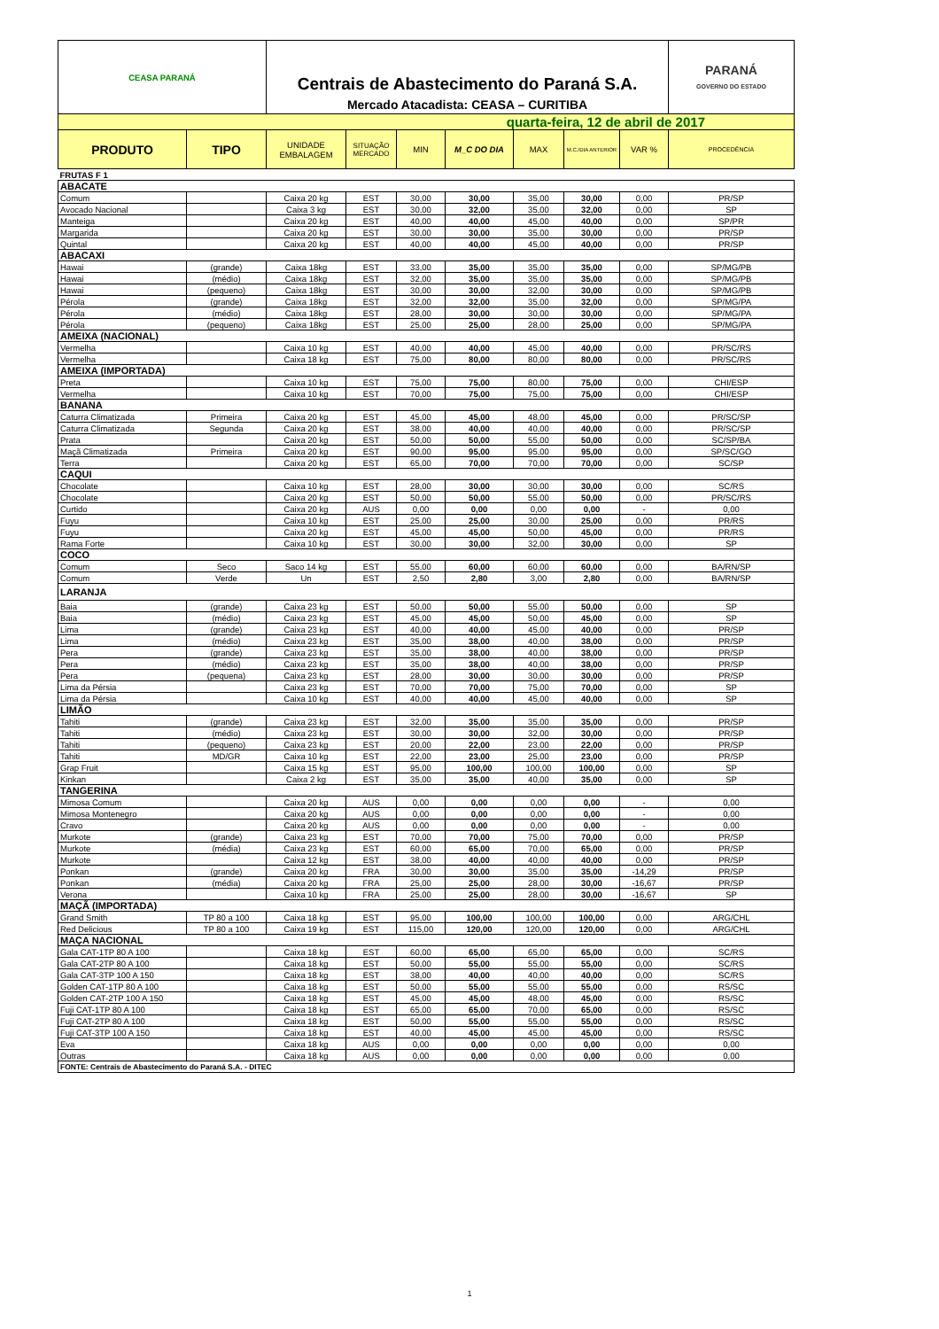| CEASA PARANÁ | | Centrais de Abastecimento do Paraná S.A. Mercado Atacadista: CEASA – CURITIBA | | | | | | | PARANÁ GOVERNO DO ESTADO |
| quarta-feira, 12 de abril de 2017 | | | | | | | | | |
| PRODUTO | TIPO | UNIDADE EMBALAGEM | SITUAÇÃO MERCADO | MIN | M_C DO DIA | MAX | M.C./DIA ANTERIOR | VAR % | PROCEDÊNCIA |
| FRUTAS F 1 | | | | | | | | | |
| ABACATE | | | | | | | | | |
| Comum | | Caixa 20 kg | EST | 30,00 | 30,00 | 35,00 | 30,00 | 0,00 | PR/SP |
| Avocado Nacional | | Caixa 3 kg | EST | 30,00 | 32,00 | 35,00 | 32,00 | 0,00 | SP |
| Manteiga | | Caixa 20 kg | EST | 40,00 | 40,00 | 45,00 | 40,00 | 0,00 | SP/PR |
| Margarida | | Caixa 20 kg | EST | 30,00 | 30,00 | 35,00 | 30,00 | 0,00 | PR/SP |
| Quintal | | Caixa 20 kg | EST | 40,00 | 40,00 | 45,00 | 40,00 | 0,00 | PR/SP |
| ABACAXI | | | | | | | | | |
| Hawai | (grande) | Caixa 18kg | EST | 33,00 | 35,00 | 35,00 | 35,00 | 0,00 | SP/MG/PB |
| Hawai | (médio) | Caixa 18kg | EST | 32,00 | 35,00 | 35,00 | 35,00 | 0,00 | SP/MG/PB |
| Hawai | (pequeno) | Caixa 18kg | EST | 30,00 | 30,00 | 32,00 | 30,00 | 0,00 | SP/MG/PB |
| Pérola | (grande) | Caixa 18kg | EST | 32,00 | 32,00 | 35,00 | 32,00 | 0,00 | SP/MG/PA |
| Pérola | (médio) | Caixa 18kg | EST | 28,00 | 30,00 | 30,00 | 30,00 | 0,00 | SP/MG/PA |
| Pérola | (pequeno) | Caixa 18kg | EST | 25,00 | 25,00 | 28,00 | 25,00 | 0,00 | SP/MG/PA |
| AMEIXA (NACIONAL) | | | | | | | | | |
| Vermelha | | Caixa 10 kg | EST | 40,00 | 40,00 | 45,00 | 40,00 | 0,00 | PR/SC/RS |
| Vermelha | | Caixa 18 kg | EST | 75,00 | 80,00 | 80,00 | 80,00 | 0,00 | PR/SC/RS |
| AMEIXA (IMPORTADA) | | | | | | | | | |
| Preta | | Caixa 10 kg | EST | 75,00 | 75,00 | 80,00 | 75,00 | 0,00 | CHI/ESP |
| Vermelha | | Caixa 10 kg | EST | 70,00 | 75,00 | 75,00 | 75,00 | 0,00 | CHI/ESP |
| BANANA | | | | | | | | | |
| Caturra Climatizada | Primeira | Caixa 20 kg | EST | 45,00 | 45,00 | 48,00 | 45,00 | 0,00 | PR/SC/SP |
| Caturra Climatizada | Segunda | Caixa 20 kg | EST | 38,00 | 40,00 | 40,00 | 40,00 | 0,00 | PR/SC/SP |
| Prata | | Caixa 20 kg | EST | 50,00 | 50,00 | 55,00 | 50,00 | 0,00 | SC/SP/BA |
| Maçã Climatizada | Primeira | Caixa 20 kg | EST | 90,00 | 95,00 | 95,00 | 95,00 | 0,00 | SP/SC/GO |
| Terra | | Caixa 20 kg | EST | 65,00 | 70,00 | 70,00 | 70,00 | 0,00 | SC/SP |
| CAQUI | | | | | | | | | |
| Chocolate | | Caixa 10 kg | EST | 28,00 | 30,00 | 30,00 | 30,00 | 0,00 | SC/RS |
| Chocolate | | Caixa 20 kg | EST | 50,00 | 50,00 | 55,00 | 50,00 | 0,00 | PR/SC/RS |
| Curtido | | Caixa 20 kg | AUS | 0,00 | 0,00 | 0,00 | 0,00 | - | 0,00 |
| Fuyu | | Caixa 10 kg | EST | 25,00 | 25,00 | 30,00 | 25,00 | 0,00 | PR/RS |
| Fuyu | | Caixa 20 kg | EST | 45,00 | 45,00 | 50,00 | 45,00 | 0,00 | PR/RS |
| Rama Forte | | Caixa 10 kg | EST | 30,00 | 30,00 | 32,00 | 30,00 | 0,00 | SP |
| COCO | | | | | | | | | |
| Comum | Seco | Saco 14 kg | EST | 55,00 | 60,00 | 60,00 | 60,00 | 0,00 | BA/RN/SP |
| Comum | Verde | Un | EST | 2,50 | 2,80 | 3,00 | 2,80 | 0,00 | BA/RN/SP |
| LARANJA | | | | | | | | | |
| Baia | (grande) | Caixa 23 kg | EST | 50,00 | 50,00 | 55,00 | 50,00 | 0,00 | SP |
| Baia | (médio) | Caixa 23 kg | EST | 45,00 | 45,00 | 50,00 | 45,00 | 0,00 | SP |
| Lima | (grande) | Caixa 23 kg | EST | 40,00 | 40,00 | 45,00 | 40,00 | 0,00 | PR/SP |
| Lima | (médio) | Caixa 23 kg | EST | 35,00 | 38,00 | 40,00 | 38,00 | 0,00 | PR/SP |
| Pera | (grande) | Caixa 23 kg | EST | 35,00 | 38,00 | 40,00 | 38,00 | 0,00 | PR/SP |
| Pera | (médio) | Caixa 23 kg | EST | 35,00 | 38,00 | 40,00 | 38,00 | 0,00 | PR/SP |
| Pera | (pequena) | Caixa 23 kg | EST | 28,00 | 30,00 | 30,00 | 30,00 | 0,00 | PR/SP |
| Lima da Pérsia | | Caixa 23 kg | EST | 70,00 | 70,00 | 75,00 | 70,00 | 0,00 | SP |
| Lima da Pérsia | | Caixa 10 kg | EST | 40,00 | 40,00 | 45,00 | 40,00 | 0,00 | SP |
| LIMÃO | | | | | | | | | |
| Tahiti | (grande) | Caixa 23 kg | EST | 32,00 | 35,00 | 35,00 | 35,00 | 0,00 | PR/SP |
| Tahiti | (médio) | Caixa 23 kg | EST | 30,00 | 30,00 | 32,00 | 30,00 | 0,00 | PR/SP |
| Tahiti | (pequeno) | Caixa 23 kg | EST | 20,00 | 22,00 | 23,00 | 22,00 | 0,00 | PR/SP |
| Tahiti | MD/GR | Caixa 10 kg | EST | 22,00 | 23,00 | 25,00 | 23,00 | 0,00 | PR/SP |
| Grap Fruit | | Caixa 15 kg | EST | 95,00 | 100,00 | 100,00 | 100,00 | 0,00 | SP |
| Kinkan | | Caixa 2 kg | EST | 35,00 | 35,00 | 40,00 | 35,00 | 0,00 | SP |
| TANGERINA | | | | | | | | | |
| Mimosa Comum | | Caixa 20 kg | AUS | 0,00 | 0,00 | 0,00 | 0,00 | - | 0,00 |
| Mimosa Montenegro | | Caixa 20 kg | AUS | 0,00 | 0,00 | 0,00 | 0,00 | - | 0,00 |
| Cravo | | Caixa 20 kg | AUS | 0,00 | 0,00 | 0,00 | 0,00 | - | 0,00 |
| Murkote | (grande) | Caixa 23 kg | EST | 70,00 | 70,00 | 75,00 | 70,00 | 0,00 | PR/SP |
| Murkote | (média) | Caixa 23 kg | EST | 60,00 | 65,00 | 70,00 | 65,00 | 0,00 | PR/SP |
| Murkote | | Caixa 12 kg | EST | 38,00 | 40,00 | 40,00 | 40,00 | 0,00 | PR/SP |
| Ponkan | (grande) | Caixa 20 kg | FRA | 30,00 | 30,00 | 35,00 | 35,00 | -14,29 | PR/SP |
| Ponkan | (média) | Caixa 20 kg | FRA | 25,00 | 25,00 | 28,00 | 30,00 | -16,67 | PR/SP |
| Verona | | Caixa 10 kg | FRA | 25,00 | 25,00 | 28,00 | 30,00 | -16,67 | SP |
| MAÇÃ (IMPORTADA) | | | | | | | | | |
| Grand Smith | TP 80 a 100 | Caixa 18 kg | EST | 95,00 | 100,00 | 100,00 | 100,00 | 0,00 | ARG/CHL |
| Red Delicious | TP 80 a 100 | Caixa 19 kg | EST | 115,00 | 120,00 | 120,00 | 120,00 | 0,00 | ARG/CHL |
| MAÇA NACIONAL | | | | | | | | | |
| Gala CAT-1TP 80 A 100 | | Caixa 18 kg | EST | 60,00 | 65,00 | 65,00 | 65,00 | 0,00 | SC/RS |
| Gala CAT-2TP 80 A 100 | | Caixa 18 kg | EST | 50,00 | 55,00 | 55,00 | 55,00 | 0,00 | SC/RS |
| Gala CAT-3TP 100 A 150 | | Caixa 18 kg | EST | 38,00 | 40,00 | 40,00 | 40,00 | 0,00 | SC/RS |
| Golden CAT-1TP 80 A 100 | | Caixa 18 kg | EST | 50,00 | 55,00 | 55,00 | 55,00 | 0,00 | RS/SC |
| Golden CAT-2TP 100 A 150 | | Caixa 18 kg | EST | 45,00 | 45,00 | 48,00 | 45,00 | 0,00 | RS/SC |
| Fuji CAT-1TP 80 A 100 | | Caixa 18 kg | EST | 65,00 | 65,00 | 70,00 | 65,00 | 0,00 | RS/SC |
| Fuji CAT-2TP 80 A 100 | | Caixa 18 kg | EST | 50,00 | 55,00 | 55,00 | 55,00 | 0,00 | RS/SC |
| Fuji CAT-3TP 100 A 150 | | Caixa 18 kg | EST | 40,00 | 45,00 | 45,00 | 45,00 | 0,00 | RS/SC |
| Eva | | Caixa 18 kg | AUS | 0,00 | 0,00 | 0,00 | 0,00 | 0,00 | 0,00 |
| Outras | | Caixa 18 kg | AUS | 0,00 | 0,00 | 0,00 | 0,00 | 0,00 | 0,00 |
| FONTE: Centrais de Abastecimento do Paraná S.A. - DITEC | | | | | | | | | |
1